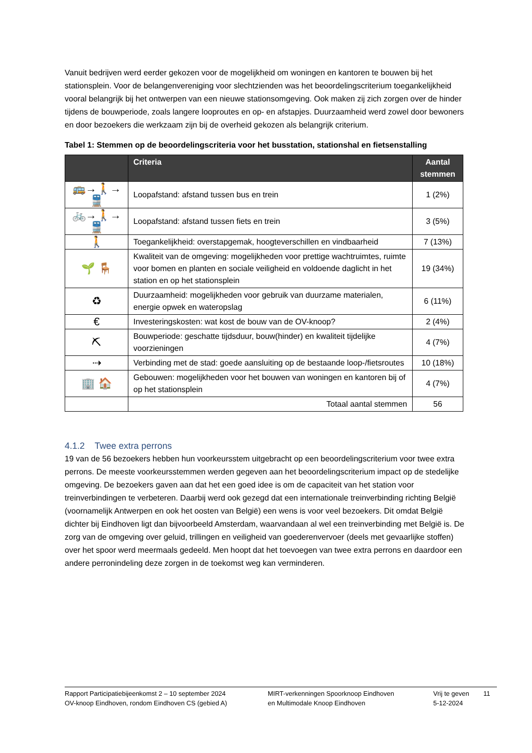Vanuit bedrijven werd eerder gekozen voor de mogelijkheid om woningen en kantoren te bouwen bij het stationsplein. Voor de belangenvereniging voor slechtzienden was het beoordelingscriterium toegankelijkheid vooral belangrijk bij het ontwerpen van een nieuwe stationsomgeving. Ook maken zij zich zorgen over de hinder tijdens de bouwperiode, zoals langere looproutes en op- en afstapjes. Duurzaamheid werd zowel door bewoners en door bezoekers die werkzaam zijn bij de overheid gekozen als belangrijk criterium.
Tabel 1: Stemmen op de beoordelingscriteria voor het busstation, stationshal en fietsenstalling
| | Criteria | Aantal stemmen |
| --- | --- | --- |
| 🚌→🚶→🚆 | Loopafstand: afstand tussen bus en trein | 1 (2%) |
| 🚲→🚶→🚆 | Loopafstand: afstand tussen fiets en trein | 3 (5%) |
| 🚶 | Toegankelijkheid: overstapgemak, hoogteverschillen en vindbaarheid | 7 (13%) |
| 🌱 🪑 | Kwaliteit van de omgeving: mogelijkheden voor prettige wachtruimtes, ruimte voor bomen en planten en sociale veiligheid en voldoende daglicht in het station en op het stationsplein | 19 (34%) |
| ♻ | Duurzaamheid: mogelijkheden voor gebruik van duurzame materialen, energie opwek en wateropslag | 6 (11%) |
| € | Investeringskosten: wat kost de bouw van de OV-knoop? | 2 (4%) |
| ⛏ | Bouwperiode: geschatte tijdsduur, bouw(hinder) en kwaliteit tijdelijke voorzieningen | 4 (7%) |
| ⇢ | Verbinding met de stad: goede aansluiting op de bestaande loop-/fietsroutes | 10 (18%) |
| 🏢 🏠 | Gebouwen: mogelijkheden voor het bouwen van woningen en kantoren bij of op het stationsplein | 4 (7%) |
| | Totaal aantal stemmen | 56 |
4.1.2 Twee extra perrons
19 van de 56 bezoekers hebben hun voorkeursstem uitgebracht op een beoordelingscriterium voor twee extra perrons. De meeste voorkeursstemmen werden gegeven aan het beoordelingscriterium impact op de stedelijke omgeving. De bezoekers gaven aan dat het een goed idee is om de capaciteit van het station voor treinverbindingen te verbeteren. Daarbij werd ook gezegd dat een internationale treinverbinding richting België (voornamelijk Antwerpen en ook het oosten van België) een wens is voor veel bezoekers. Dit omdat België dichter bij Eindhoven ligt dan bijvoorbeeld Amsterdam, waarvandaan al wel een treinverbinding met België is. De zorg van de omgeving over geluid, trillingen en veiligheid van goederenvervoer (deels met gevaarlijke stoffen) over het spoor werd meermaals gedeeld. Men hoopt dat het toevoegen van twee extra perrons en daardoor een andere perronindeling deze zorgen in de toekomst weg kan verminderen.
Rapport Participatiebijeenkomst 2 – 10 september 2024
OV-knoop Eindhoven, rondom Eindhoven CS (gebied A)
MIRT-verkenningen Spoorknoop Eindhoven
en Multimodale Knoop Eindhoven
Vrij te geven
5-12-2024
11